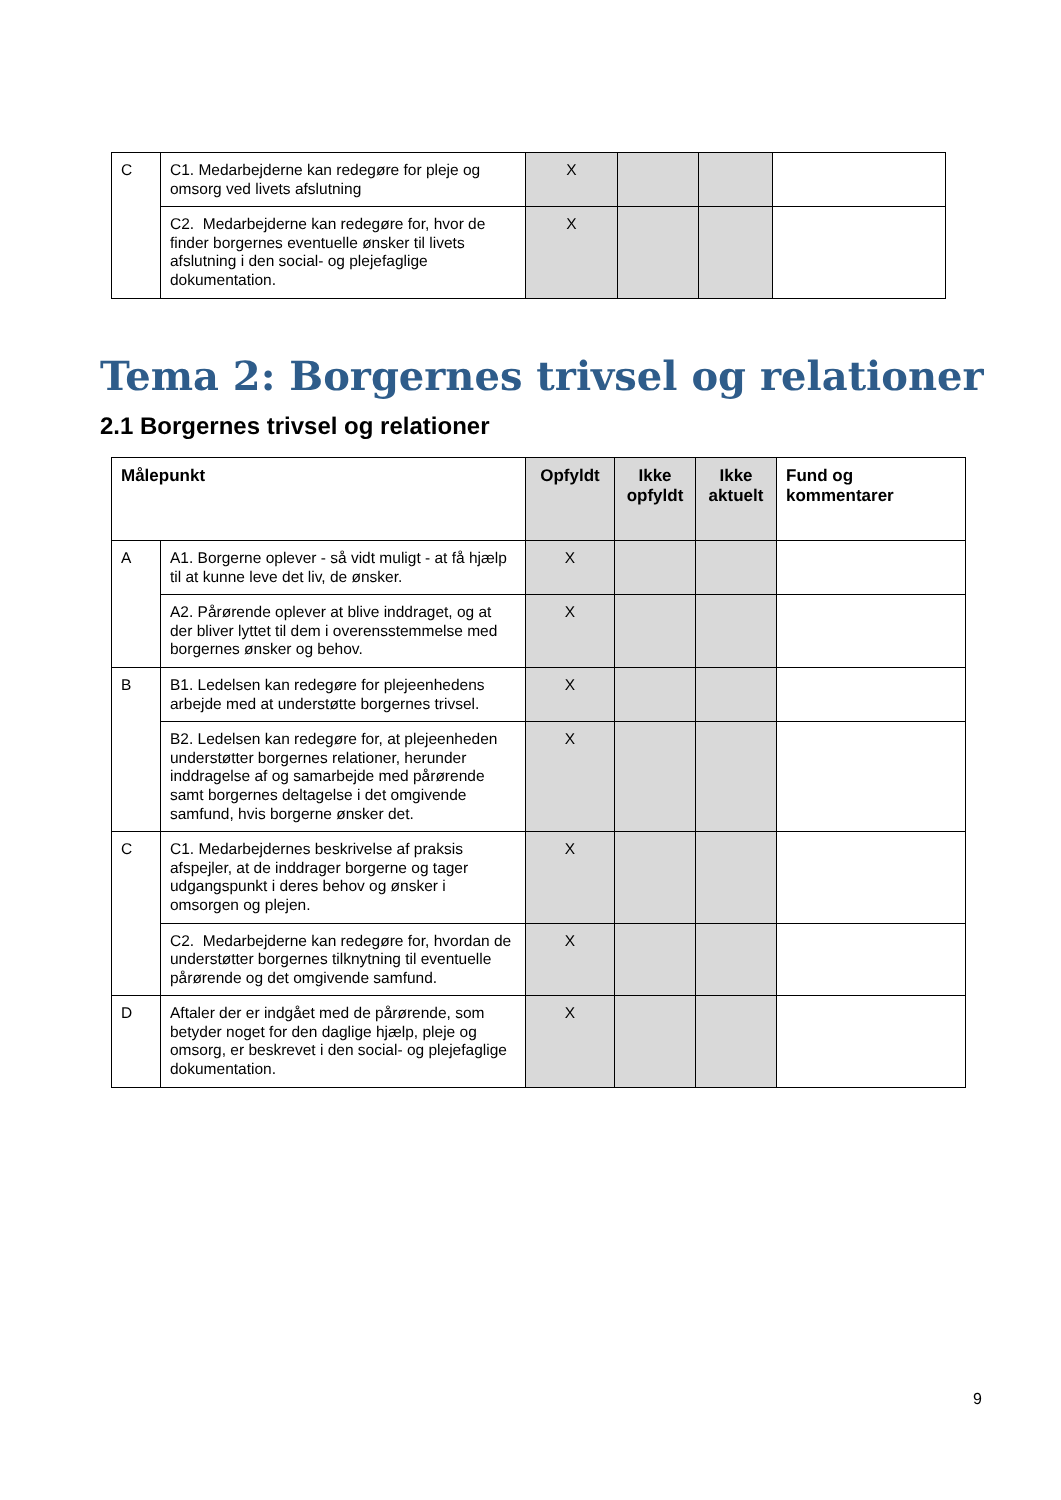| C | C1. Medarbejderne kan redegøre for pleje og omsorg ved livets afslutning | X | | | |
| | C2. Medarbejderne kan redegøre for, hvor de finder borgernes eventuelle ønsker til livets afslutning i den social- og plejefaglige dokumentation. | X | | | |
Tema 2: Borgernes trivsel og relationer
2.1 Borgernes trivsel og relationer
| Målepunkt | | Opfyldt | Ikke opfyldt | Ikke aktuelt | Fund og kommentarer |
| --- | --- | --- | --- | --- | --- |
| A | A1. Borgerne oplever - så vidt muligt - at få hjælp til at kunne leve det liv, de ønsker. | X | | | |
| | A2. Pårørende oplever at blive inddraget, og at der bliver lyttet til dem i overensstemmelse med borgernes ønsker og behov. | X | | | |
| B | B1. Ledelsen kan redegøre for plejeenhedens arbejde med at understøtte borgernes trivsel. | X | | | |
| | B2. Ledelsen kan redegøre for, at plejeenheden understøtter borgernes relationer, herunder inddragelse af og samarbejde med pårørende samt borgernes deltagelse i det omgivende samfund, hvis borgerne ønsker det. | X | | | |
| C | C1. Medarbejdernes beskrivelse af praksis afspejler, at de inddrager borgerne og tager udgangspunkt i deres behov og ønsker i omsorgen og plejen. | X | | | |
| | C2. Medarbejderne kan redegøre for, hvordan de understøtter borgernes tilknytning til eventuelle pårørende og det omgivende samfund. | X | | | |
| D | Aftaler der er indgået med de pårørende, som betyder noget for den daglige hjælp, pleje og omsorg, er beskrevet i den social- og plejefaglige dokumentation. | X | | | |
9